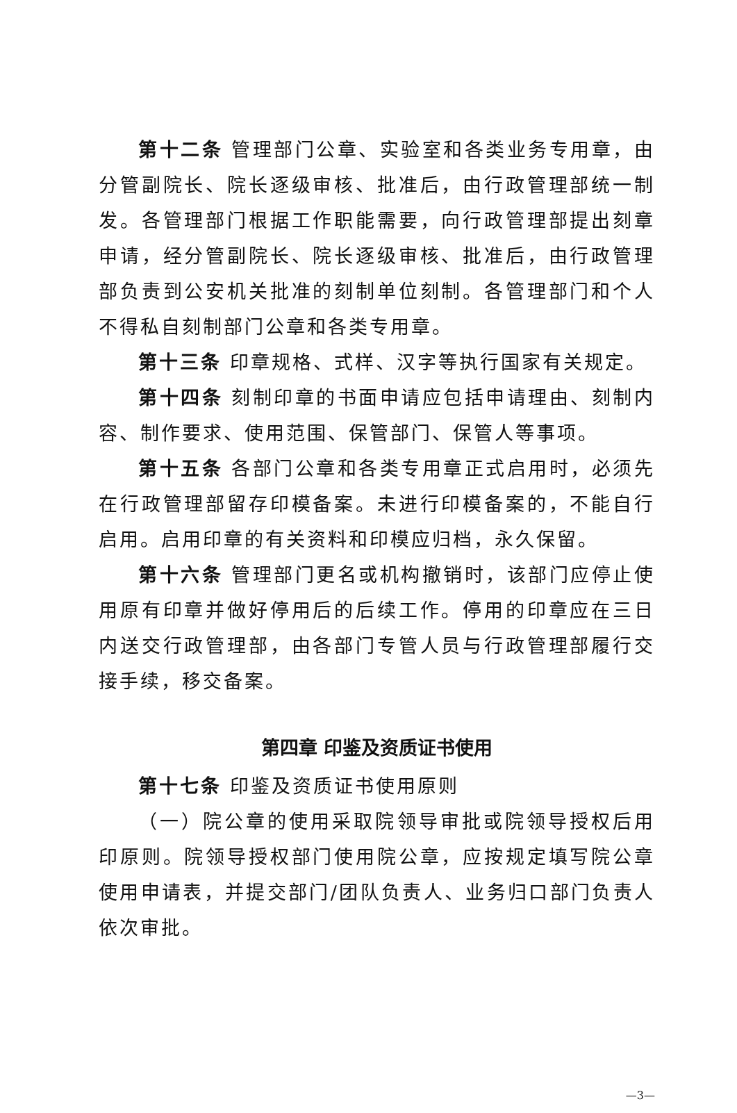第十二条 管理部门公章、实验室和各类业务专用章，由分管副院长、院长逐级审核、批准后，由行政管理部统一制发。各管理部门根据工作职能需要，向行政管理部提出刻章申请，经分管副院长、院长逐级审核、批准后，由行政管理部负责到公安机关批准的刻制单位刻制。各管理部门和个人不得私自刻制部门公章和各类专用章。
第十三条 印章规格、式样、汉字等执行国家有关规定。
第十四条 刻制印章的书面申请应包括申请理由、刻制内容、制作要求、使用范围、保管部门、保管人等事项。
第十五条 各部门公章和各类专用章正式启用时，必须先在行政管理部留存印模备案。未进行印模备案的，不能自行启用。启用印章的有关资料和印模应归档，永久保留。
第十六条 管理部门更名或机构撤销时，该部门应停止使用原有印章并做好停用后的后续工作。停用的印章应在三日内送交行政管理部，由各部门专管人员与行政管理部履行交接手续，移交备案。
第四章 印鉴及资质证书使用
第十七条 印鉴及资质证书使用原则
（一）院公章的使用采取院领导审批或院领导授权后用印原则。院领导授权部门使用院公章，应按规定填写院公章使用申请表，并提交部门/团队负责人、业务归口部门负责人依次审批。
—3—